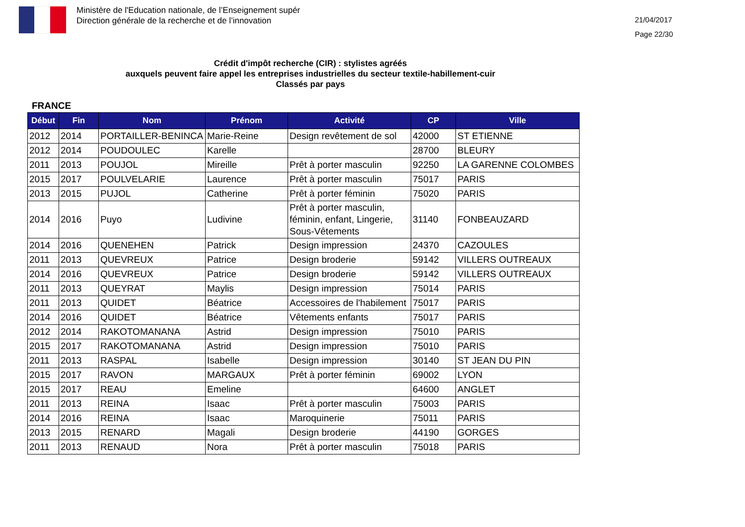Ministère de l'Education nationale, de l’Enseignement supér
Direction générale de la recherche et de l’innovation
21/04/2017
Page 22/30
Crédit d'impôt recherche (CIR) : stylistes agréés
auxquels peuvent faire appel les entreprises industrielles du secteur textile-habillement-cuir
Classés par pays
FRANCE
| Début | Fin | Nom | Prénom | Activité | CP | Ville |
| --- | --- | --- | --- | --- | --- | --- |
| 2012 | 2014 | PORTAILLER-BENINCA | Marie-Reine | Design revêtement de sol | 42000 | ST ETIENNE |
| 2012 | 2014 | POUDOULEC | Karelle | | 28700 | BLEURY |
| 2011 | 2013 | POUJOL | Mireille | Prêt à porter masculin | 92250 | LA GARENNE COLOMBES |
| 2015 | 2017 | POULVELARIE | Laurence | Prêt à porter masculin | 75017 | PARIS |
| 2013 | 2015 | PUJOL | Catherine | Prêt à porter féminin | 75020 | PARIS |
| 2014 | 2016 | Puyo | Ludivine | Prêt à porter masculin, féminin, enfant, Lingerie, Sous-Vêtements | 31140 | FONBEAUZARD |
| 2014 | 2016 | QUENEHEN | Patrick | Design impression | 24370 | CAZOULES |
| 2011 | 2013 | QUEVREUX | Patrice | Design broderie | 59142 | VILLERS OUTREAUX |
| 2014 | 2016 | QUEVREUX | Patrice | Design broderie | 59142 | VILLERS OUTREAUX |
| 2011 | 2013 | QUEYRAT | Maylis | Design impression | 75014 | PARIS |
| 2011 | 2013 | QUIDET | Béatrice | Accessoires de l'habilement | 75017 | PARIS |
| 2014 | 2016 | QUIDET | Béatrice | Vêtements enfants | 75017 | PARIS |
| 2012 | 2014 | RAKOTOMANANA | Astrid | Design impression | 75010 | PARIS |
| 2015 | 2017 | RAKOTOMANANA | Astrid | Design impression | 75010 | PARIS |
| 2011 | 2013 | RASPAL | Isabelle | Design impression | 30140 | ST JEAN DU PIN |
| 2015 | 2017 | RAVON | MARGAUX | Prêt à porter féminin | 69002 | LYON |
| 2015 | 2017 | REAU | Emeline | | 64600 | ANGLET |
| 2011 | 2013 | REINA | Isaac | Prêt à porter masculin | 75003 | PARIS |
| 2014 | 2016 | REINA | Isaac | Maroquinerie | 75011 | PARIS |
| 2013 | 2015 | RENARD | Magali | Design broderie | 44190 | GORGES |
| 2011 | 2013 | RENAUD | Nora | Prêt à porter masculin | 75018 | PARIS |